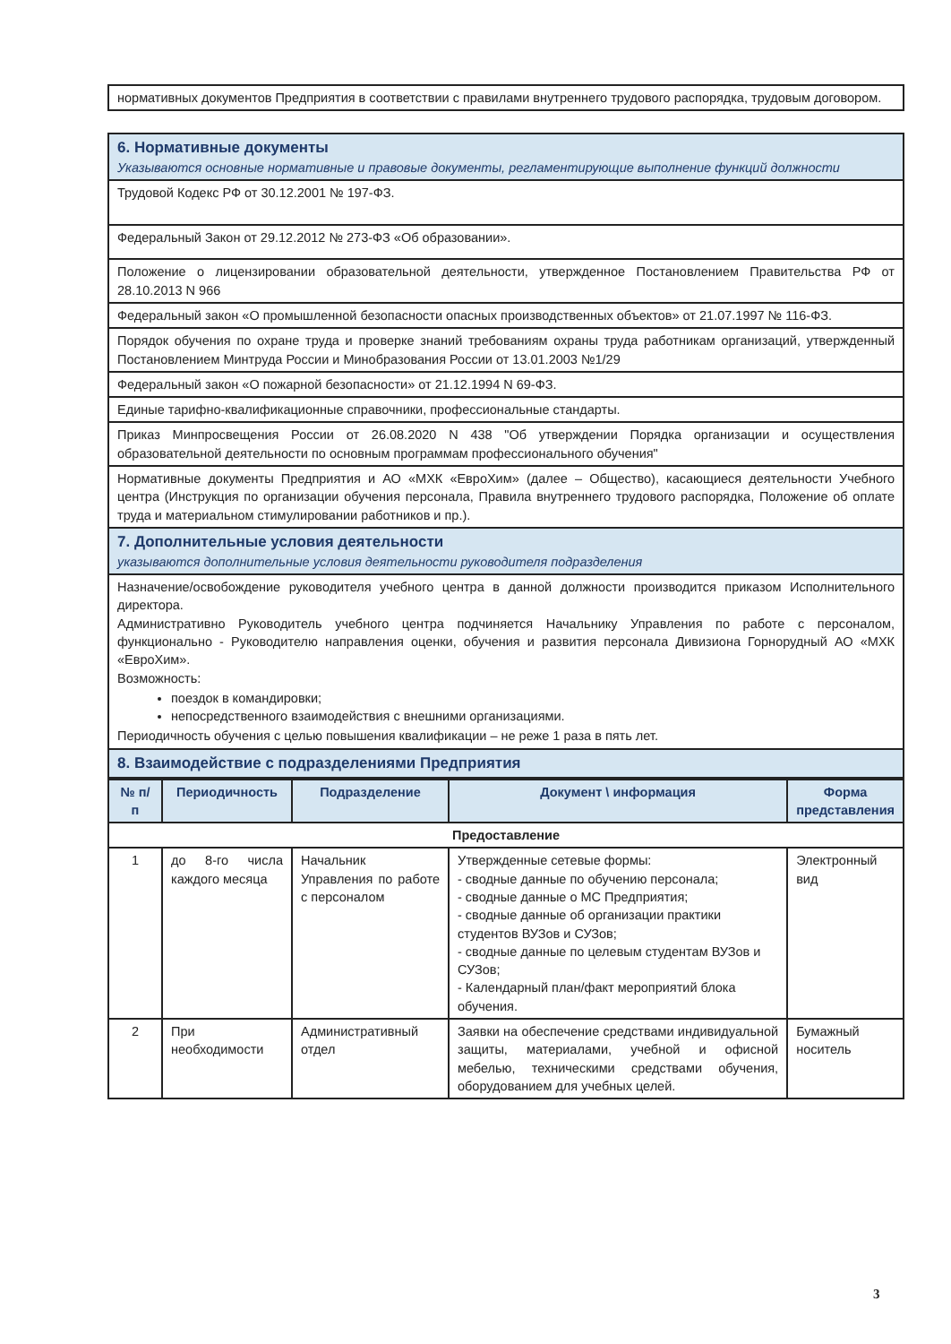| нормативных документов Предприятия в соответствии с правилами внутреннего трудового распорядка, трудовым договором. |
| 6. Нормативные документы Указываются основные нормативные и правовые документы, регламентирующие выполнение функций должности |
| Трудовой Кодекс РФ от 30.12.2001 № 197-ФЗ. |
| Федеральный Закон от 29.12.2012 № 273-ФЗ «Об образовании». |
| Положение о лицензировании образовательной деятельности, утвержденное Постановлением Правительства РФ от 28.10.2013 N 966 |
| Федеральный закон «О промышленной безопасности опасных производственных объектов» от 21.07.1997 № 116-ФЗ. |
| Порядок обучения по охране труда и проверке знаний требованиям охраны труда работникам организаций, утвержденный Постановлением Минтруда России и Минобразования России от 13.01.2003 №1/29 |
| Федеральный закон «О пожарной безопасности» от 21.12.1994 N 69-ФЗ. |
| Единые тарифно-квалификационные справочники, профессиональные стандарты. |
| Приказ Минпросвещения России от 26.08.2020 N 438 "Об утверждении Порядка организации и осуществления образовательной деятельности по основным программам профессионального обучения" |
| Нормативные документы Предприятия и АО «МХК «ЕвроХим» (далее – Общество), касающиеся деятельности Учебного центра (Инструкция по организации обучения персонала, Правила внутреннего трудового распорядка, Положение об оплате труда и материальном стимулировании работников и пр.). |
| 7. Дополнительные условия деятельности указываются дополнительные условия деятельности руководителя подразделения |
| Назначение/освобождение руководителя учебного центра в данной должности производится приказом Исполнительного директора. Административно Руководитель учебного центра подчиняется Начальнику Управления по работе с персоналом, функционально - Руководителю направления оценки, обучения и развития персонала Дивизиона Горнорудный АО «МХК «ЕвроХим». Возможность: поездок в командировки; непосредственного взаимодействия с внешними организациями. Периодичность обучения с целью повышения квалификации – не реже 1 раза в пять лет. |
| 8. Взаимодействие с подразделениями Предприятия |
| № п/п | Периодичность | Подразделение | Документ \ информация | Форма представления |
| --- | --- | --- | --- | --- |
| Предоставление | | | | |
| 1 | до 8-го числа каждого месяца | Начальник Управления по работе с персоналом | Утвержденные сетевые формы: - сводные данные по обучению персонала; - сводные данные о МС Предприятия; - сводные данные об организации практики студентов ВУЗов и СУЗов; - сводные данные по целевым студентам ВУЗов и СУЗов; - Календарный план/факт мероприятий блока обучения. | Электронный вид |
| 2 | При необходимости | Административный отдел | Заявки на обеспечение средствами индивидуальной защиты, материалами, учебной и офисной мебелью, техническими средствами обучения, оборудованием для учебных целей. | Бумажный носитель |
3